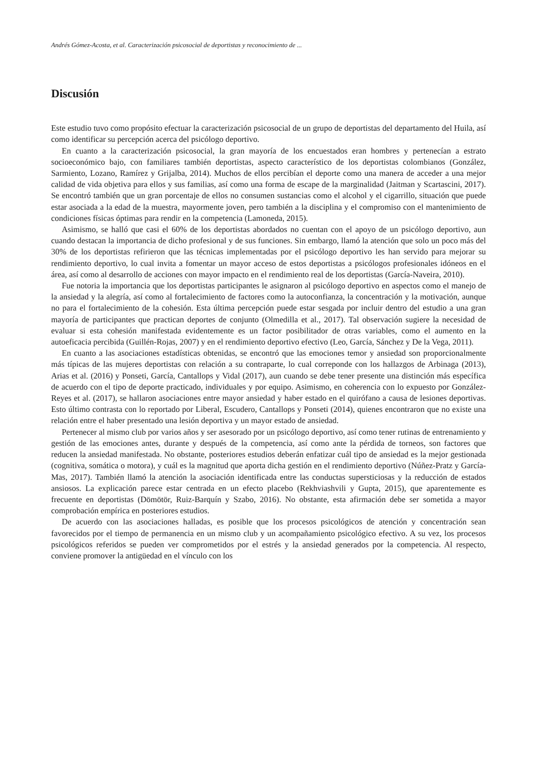Andrés Gómez-Acosta, et al. Caracterización psicosocial de deportistas y reconocimiento de ...
Discusión
Este estudio tuvo como propósito efectuar la caracterización psicosocial de un grupo de deportistas del departamento del Huila, así como identificar su percepción acerca del psicólogo deportivo.
En cuanto a la caracterización psicosocial, la gran mayoría de los encuestados eran hombres y pertenecían a estrato socioeconómico bajo, con familiares también deportistas, aspecto característico de los deportistas colombianos (González, Sarmiento, Lozano, Ramírez y Grijalba, 2014). Muchos de ellos percibían el deporte como una manera de acceder a una mejor calidad de vida objetiva para ellos y sus familias, así como una forma de escape de la marginalidad (Jaitman y Scartascini, 2017). Se encontró también que un gran porcentaje de ellos no consumen sustancias como el alcohol y el cigarrillo, situación que puede estar asociada a la edad de la muestra, mayormente joven, pero también a la disciplina y el compromiso con el mantenimiento de condiciones físicas óptimas para rendir en la competencia (Lamoneda, 2015).
Asimismo, se halló que casi el 60% de los deportistas abordados no cuentan con el apoyo de un psicólogo deportivo, aun cuando destacan la importancia de dicho profesional y de sus funciones. Sin embargo, llamó la atención que solo un poco más del 30% de los deportistas refirieron que las técnicas implementadas por el psicólogo deportivo les han servido para mejorar su rendimiento deportivo, lo cual invita a fomentar un mayor acceso de estos deportistas a psicólogos profesionales idóneos en el área, así como al desarrollo de acciones con mayor impacto en el rendimiento real de los deportistas (García-Naveira, 2010).
Fue notoria la importancia que los deportistas participantes le asignaron al psicólogo deportivo en aspectos como el manejo de la ansiedad y la alegría, así como al fortalecimiento de factores como la autoconfianza, la concentración y la motivación, aunque no para el fortalecimiento de la cohesión. Esta última percepción puede estar sesgada por incluir dentro del estudio a una gran mayoría de participantes que practican deportes de conjunto (Olmedilla et al., 2017). Tal observación sugiere la necesidad de evaluar si esta cohesión manifestada evidentemente es un factor posibilitador de otras variables, como el aumento en la autoeficacia percibida (Guillén-Rojas, 2007) y en el rendimiento deportivo efectivo (Leo, García, Sánchez y De la Vega, 2011).
En cuanto a las asociaciones estadísticas obtenidas, se encontró que las emociones temor y ansiedad son proporcionalmente más típicas de las mujeres deportistas con relación a su contraparte, lo cual correponde con los hallazgos de Arbinaga (2013), Arias et al. (2016) y Ponseti, García, Cantallops y Vidal (2017), aun cuando se debe tener presente una distinción más específica de acuerdo con el tipo de deporte practicado, individuales y por equipo. Asimismo, en coherencia con lo expuesto por González-Reyes et al. (2017), se hallaron asociaciones entre mayor ansiedad y haber estado en el quirófano a causa de lesiones deportivas. Esto último contrasta con lo reportado por Liberal, Escudero, Cantallops y Ponseti (2014), quienes encontraron que no existe una relación entre el haber presentado una lesión deportiva y un mayor estado de ansiedad.
Pertenecer al mismo club por varios años y ser asesorado por un psicólogo deportivo, así como tener rutinas de entrenamiento y gestión de las emociones antes, durante y después de la competencia, así como ante la pérdida de torneos, son factores que reducen la ansiedad manifestada. No obstante, posteriores estudios deberán enfatizar cuál tipo de ansiedad es la mejor gestionada (cognitiva, somática o motora), y cuál es la magnitud que aporta dicha gestión en el rendimiento deportivo (Núñez-Pratz y García-Mas, 2017). También llamó la atención la asociación identificada entre las conductas supersticiosas y la reducción de estados ansiosos. La explicación parece estar centrada en un efecto placebo (Rekhviashvili y Gupta, 2015), que aparentemente es frecuente en deportistas (Dömötör, Ruiz-Barquín y Szabo, 2016). No obstante, esta afirmación debe ser sometida a mayor comprobación empírica en posteriores estudios.
De acuerdo con las asociaciones halladas, es posible que los procesos psicológicos de atención y concentración sean favorecidos por el tiempo de permanencia en un mismo club y un acompañamiento psicológico efectivo. A su vez, los procesos psicológicos referidos se pueden ver comprometidos por el estrés y la ansiedad generados por la competencia. Al respecto, conviene promover la antigüedad en el vínculo con los